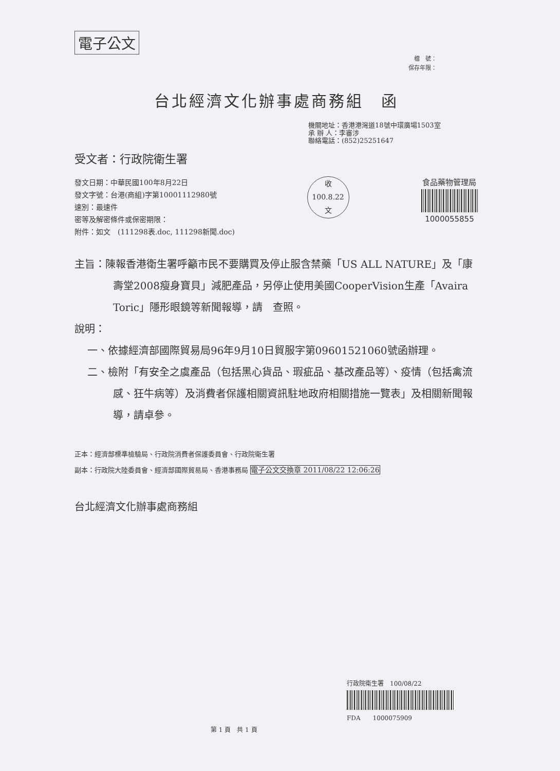電子公文
檔　號：
保存年限：
台北經濟文化辦事處商務組　函
機關地址：香港港灣道18號中環廣場1503室
承 辦 人：李審涉
聯絡電話：(852)25251647
受文者：行政院衛生署
發文日期：中華民國100年8月22日
發文字號：台港(商組)字第10001112980號
速別：最速件
密等及解密條件或保密期限：
附件：如文　(111298表.doc, 111298新聞.doc)
收
100.8.22
文
食品藥物管理局
1000055855
主旨：陳報香港衛生署呼籲市民不要購買及停止服含禁藥「US ALL NATURE」及「康壽堂2008瘦身寶貝」減肥產品，另停止使用美國CooperVision生產「Avaira Toric」隱形眼鏡等新聞報導，請　查照。
說明：
一、依據經濟部國際貿易局96年9月10日貿服字第09601521060號函辦理。
二、檢附「有安全之虞產品（包括黑心貨品、瑕疵品、基改產品等）、疫情（包括禽流感、狂牛病等）及消費者保護相關資訊駐地政府相關措施一覽表」及相關新聞報導，請卓參。
正本：經濟部標準檢驗局、行政院消費者保護委員會、行政院衛生署
副本：行政院大陸委員會、經濟部國際貿易局、香港事務局 電子公文交換章 2011/08/22 12:06:26
台北經濟文化辦事處商務組
行政院衛生署　100/08/22
FDA　　1000075909
第 1 頁　共 1 頁